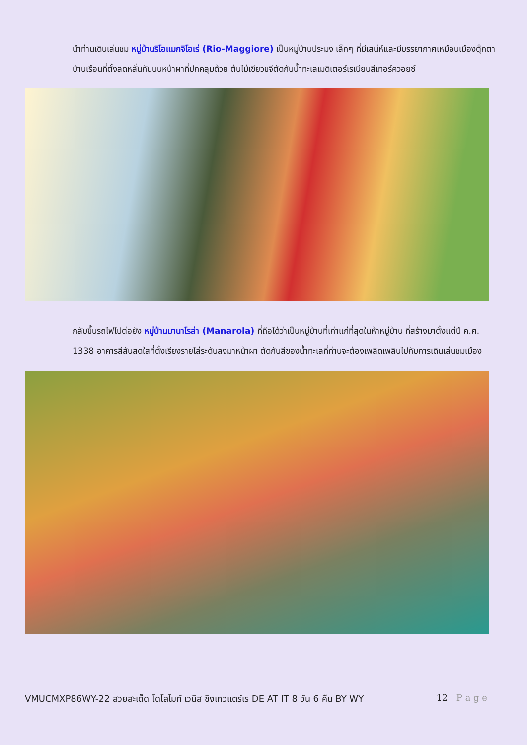นำท่านเดินเล่นชม หมู่บ้านริโอแมกจิโอเร่ (Rio-Maggiore) เป็นหมู่บ้านประมง เล็กๆ ที่มีเสน่ห์และมีบรรยากาศเหมือนเมืองตุ๊กตา บ้านเรือนที่ตั้งลดหลั่นกันบนหน้าผาที่ปกคลุมด้วย ต้นไม้เขียวขจีตัดกับน้ำทะเลเมดิเตอร์เรเนียนสีเทอร์ควอยซ์
กลับขึ้นรถไฟไปต่อยัง หมู่บ้านมานาโรล่า (Manarola) ที่ถือได้ว่าเป็นหมู่บ้านที่เก่าแก่ที่สุดในห้าหมู่บ้าน ที่สร้างมาตั้งแต่ปี ค.ศ. 1338 อาคารสีสันสดใสที่ตั้งเรียงรายไล่ระดับลงมาหน้าผา ตัดกับสีของน้ำทะเลที่ท่านจะต้องเพลิดเพลินไปกับการเดินเล่นชมเมือง
VMUCMXP86WY-22 สวยสะเด็ด โดโลไมท์ เวนิส ชิงเกวแตร์เร DE AT IT 8 วัน 6 คืน BY WY 12 | P a g e